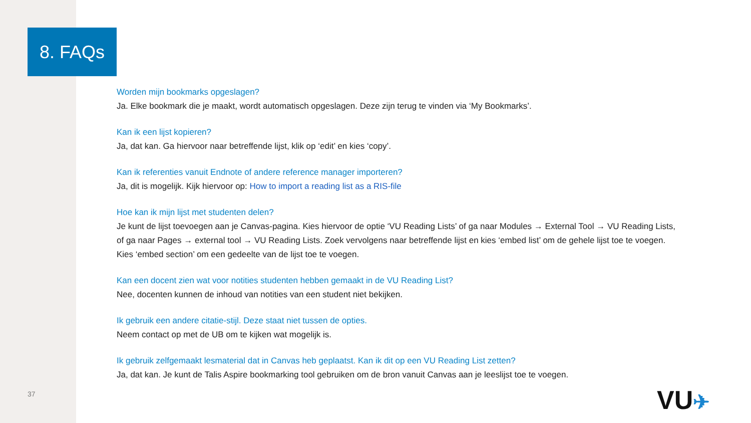8. FAQs
Worden mijn bookmarks opgeslagen?
Ja. Elke bookmark die je maakt, wordt automatisch opgeslagen. Deze zijn terug te vinden via ‘My Bookmarks’.
Kan ik een lijst kopieren?
Ja, dat kan. Ga hiervoor naar betreffende lijst, klik op ‘edit’ en kies ‘copy’.
Kan ik referenties vanuit Endnote of andere reference manager importeren?
Ja, dit is mogelijk. Kijk hiervoor op: How to import a reading list as a RIS-file
Hoe kan ik mijn lijst met studenten delen?
Je kunt de lijst toevoegen aan je Canvas-pagina. Kies hiervoor de optie ‘VU Reading Lists’ of ga naar Modules → External Tool → VU Reading Lists, of ga naar Pages → external tool → VU Reading Lists. Zoek vervolgens naar betreffende lijst en kies ‘embed list’ om de gehele lijst toe te voegen. Kies ‘embed section’ om een gedeelte van de lijst toe te voegen.
Kan een docent zien wat voor notities studenten hebben gemaakt in de VU Reading List?
Nee, docenten kunnen de inhoud van notities van een student niet bekijken.
Ik gebruik een andere citatie-stijl. Deze staat niet tussen de opties.
Neem contact op met de UB om te kijken wat mogelijk is.
Ik gebruik zelfgemaakt lesmaterial dat in Canvas heb geplaatst. Kan ik dit op een VU Reading List zetten?
Ja, dat kan. Je kunt de Talis Aspire bookmarking tool gebruiken om de bron vanuit Canvas aan je leeslijst toe te voegen.
37 VU✈